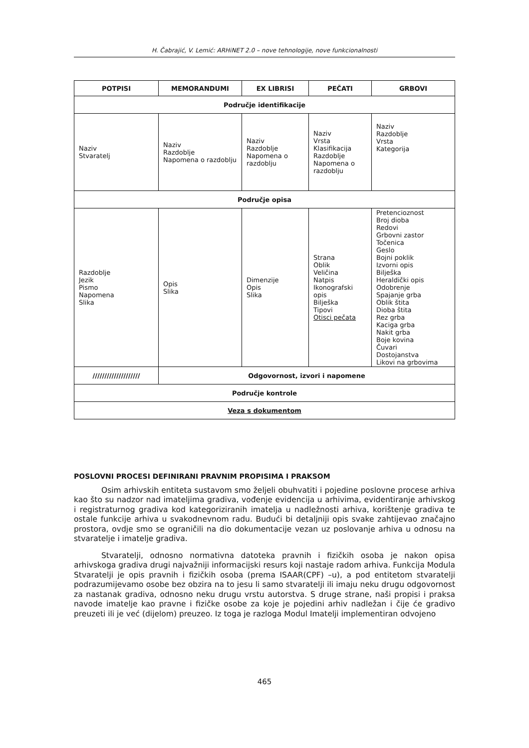H. Čabrajić, V. Lemić: ARHiNET 2.0 – nove tehnologije, nove funkcionalnosti
| POTPISI | MEMORANDUMI | EX LIBRISI | PEČATI | GRBOVI |
| --- | --- | --- | --- | --- |
| Područje identifikacije | | | | |
| Naziv Stvaratelj | Naziv Razdoblje Napomena o razdoblju | Naziv Razdoblje Napomena o razdoblju | Naziv Vrsta Klasifikacija Razdoblje Napomena o razdoblju | Naziv Razdoblje Vrsta Kategorija |
| Područje opisa | | | | |
| Razdoblje Jezik Pismo Napomena Slika | Opis Slika | Dimenzije Opis Slika | Strana Oblik Veličina Natpis Ikonografski opis Bilješka Tipovi Otisci pečata | Pretencioznost Broj dioba Redovi Grbovni zastor Točenica Geslo Bojni poklik Izvorni opis Bilješka Heraldički opis Odobrenje Spajanje grba Oblik štita Dioba štita Rez grba Kaciga grba Nakit grba Boje kovina Čuvari Dostojanstva Likovi na grbovima |
| //////////////////// | Odgovornost, izvori i napomene | | | |
| Područje kontrole | | | | |
| Veza s dokumentom | | | | |
POSLOVNI PROCESI DEFINIRANI PRAVNIM PROPISIMA I PRAKSOM
Osim arhivskih entiteta sustavom smo željeli obuhvatiti i pojedine poslovne procese arhiva kao što su nadzor nad imateljima gradiva, vođenje evidencija u arhivima, evidentiranje arhivskog i registraturnog gradiva kod kategoriziranih imatelja u nadležnosti arhiva, korištenje gradiva te ostale funkcije arhiva u svakodnevnom radu. Budući bi detaljniji opis svake zahtijevao značajno prostora, ovdje smo se ograničili na dio dokumentacije vezan uz poslovanje arhiva u odnosu na stvaratelje i imatelje gradiva.
Stvaratelji, odnosno normativna datoteka pravnih i fizičkih osoba je nakon opisa arhivskoga gradiva drugi najvažniji informacijski resurs koji nastaje radom arhiva. Funkcija Modula Stvaratelji je opis pravnih i fizičkih osoba (prema ISAAR(CPF) –u), a pod entitetom stvaratelji podrazumijevamo osobe bez obzira na to jesu li samo stvaratelji ili imaju neku drugu odgovornost za nastanak gradiva, odnosno neku drugu vrstu autorstva. S druge strane, naši propisi i praksa navode imatelje kao pravne i fizičke osobe za koje je pojedini arhiv nadležan i čije će gradivo preuzeti ili je već (dijelom) preuzeo. Iz toga je razloga Modul Imatelji implementiran odvojeno
465